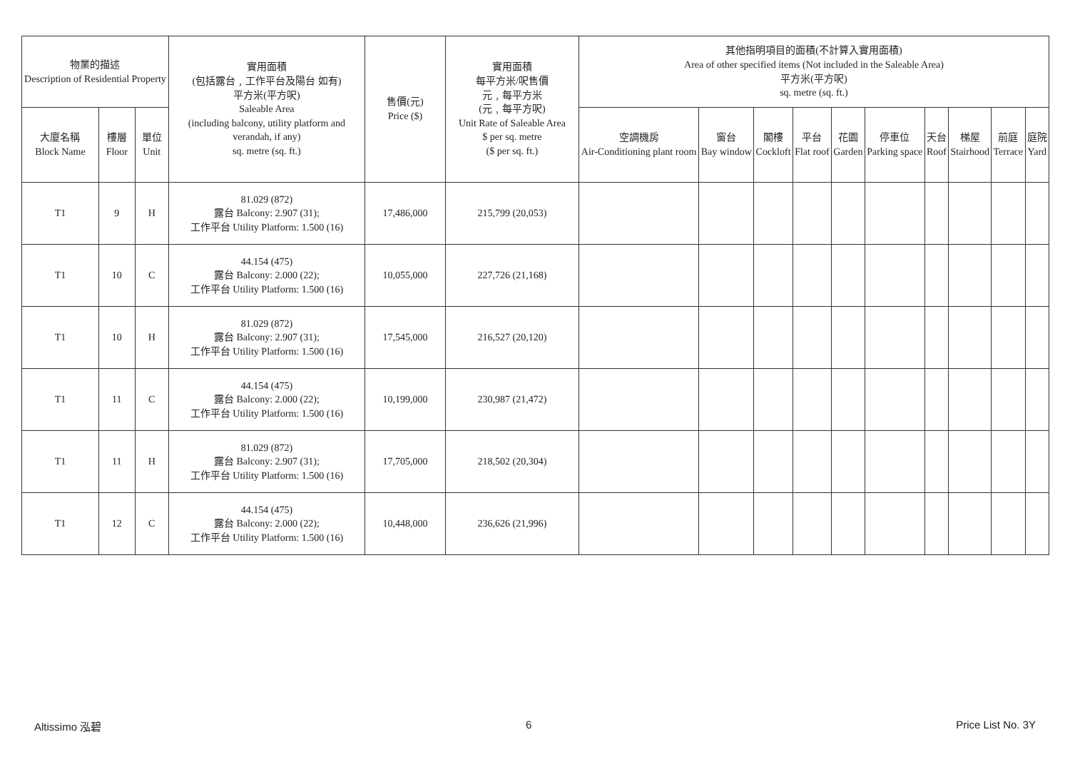| 物業的描述 Description of Residential Property | | | 實用面積 (包括露台﹐工作平台及陽台 如有) 平方米(平方呎) Saleable Area (including balcony, utility platform and verandah, if any) sq. metre (sq. ft.) | 售價(元) Price ($) | 實用面積 每平方米/呎售價 元﹐每平方米 (元﹐每平方呎) Unit Rate of Saleable Area $ per sq. metre ($ per sq. ft.) | 其他指明項目的面積(不計算入實用面積) Area of other specified items (Not included in the Saleable Area) 平方米(平方呎) sq. metre (sq. ft.) | | | | | | | | | |
| --- | --- | --- | --- | --- | --- | --- | --- | --- | --- | --- | --- | --- | --- | --- | --- |
| 大廈名稱 Block Name | 樓層 Floor | 單位 Unit | | | | 空調機房 Air-Conditioning plant room | 窗台 Bay window | 閣樓 Cockloft | 平台 Flat roof | 花園 Garden | 停車位 Parking space | 天台 Roof | 梯屋 Stairhood | 前庭 Terrace | 庭院 Yard |
| T1 | 9 | H | 81.029 (872) 露台 Balcony: 2.907 (31); 工作平台 Utility Platform: 1.500 (16) | 17,486,000 | 215,799 (20,053) | | | | | | | | | | |
| T1 | 10 | C | 44.154 (475) 露台 Balcony: 2.000 (22); 工作平台 Utility Platform: 1.500 (16) | 10,055,000 | 227,726 (21,168) | | | | | | | | | | |
| T1 | 10 | H | 81.029 (872) 露台 Balcony: 2.907 (31); 工作平台 Utility Platform: 1.500 (16) | 17,545,000 | 216,527 (20,120) | | | | | | | | | | |
| T1 | 11 | C | 44.154 (475) 露台 Balcony: 2.000 (22); 工作平台 Utility Platform: 1.500 (16) | 10,199,000 | 230,987 (21,472) | | | | | | | | | | |
| T1 | 11 | H | 81.029 (872) 露台 Balcony: 2.907 (31); 工作平台 Utility Platform: 1.500 (16) | 17,705,000 | 218,502 (20,304) | | | | | | | | | | |
| T1 | 12 | C | 44.154 (475) 露台 Balcony: 2.000 (22); 工作平台 Utility Platform: 1.500 (16) | 10,448,000 | 236,626 (21,996) | | | | | | | | | | |
Altissimo 泓碧 6 Price List No. 3Y